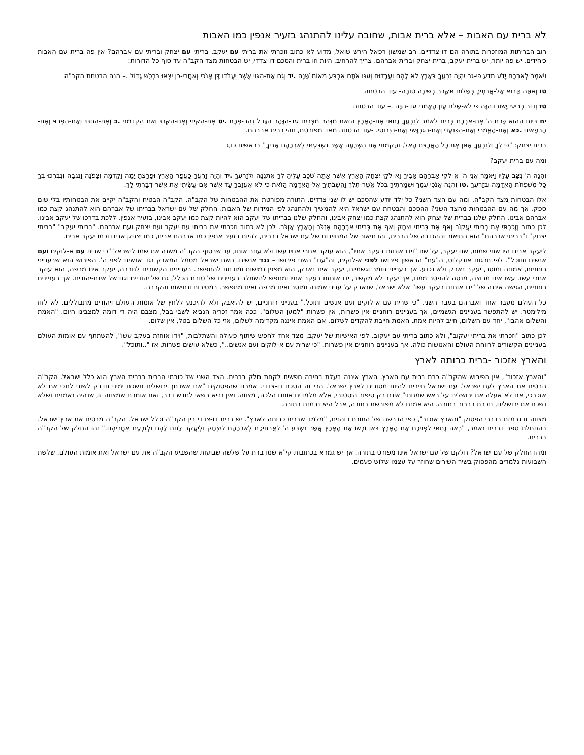לא ברית עם האבות – אלא ברית אבות, שחובה עלינו להתנהג בזעיר אנפין כמו האבות
רוב הבריתות המוזכרות בתורה הם דו-צדדיים. רב שמשון רפאל הירש שואל, מדוע לא כתוב וזכרתי את בריתי עם יעקב, בריתי עם יצחק ובריתי עם אברהם? אין פה ברית עם האבות כיחידים. יש פה יותר, יש ברית-יעקב, ברית-יצחק וברית-אברהם. צריך להרחיב. היות וזו ברית והסכם דו-צדדי, יש הבטחות מצד הקב"ה עד סוף כל הדורות:
וַיֹּאמֶר לְאַבְרָם יָדֹעַ תֵּדַע כִּי-גֵר יִהְיֶה זַרְעֲךָ בְּאֶרֶץ לֹא לָהֶם וַעֲבָדוּם וְעִנּוּ אֹתָם אַרְבַּע מֵאוֹת שָׁנָה .יד וְגַם אֶת-הַגּוֹי אֲשֶׁר יַעֲבֹדוּ דָּן אָנֹכִי וְאַחֲרֵי-כֵן יֵצְאוּ בִּרְכֻשׁ גָּדוֹל .– הנה הבטחת הקב"ה
טו וְאַתָּה תָּבוֹא אֶל-אֲבֹתֶיךָ בְּשָׁלוֹם תִּקָּבֵר בְּשֵׂיבָה טוֹבָה- עוד הבטחה
טז וְדוֹר רְבִיעִי יָשׁוּבוּ הֵנָּה כִּי לֹא-שָׁלֵם עֲוֹן הָאֱמֹרִי עַד-הֵנָּה .– עוד הבטחה
יח בַּיּוֹם הַהוּא כָּרַת ה' אֶת-אַבְרָם בְּרִית לֵאמֹר לְזַרְעֲךָ נָתַתִּי אֶת-הָאָרֶץ הַזֹּאת מִנְּהַר מִצְרַיִם עַד-הַנָּהָר הַגָּדֹל נְהַר-פְּרָת .יט אֶת-הַקֵּינִי וְאֶת-הַקְּנִזִּי וְאֵת הַקַּדְמֹנִי .כ וְאֶת-הַחִתִּי וְאֶת-הַפְּרִזִּי וְאֶת-הָרְפָאִים .כא וְאֶת-הָאֱמֹרִי וְאֶת-הַכְּנַעֲנִי וְאֶת-הַגִּרְגָּשִׁי וְאֶת-הַיְבוּסִי. -עוד הבטחה מאד מפורטת, זוהי ברית אברהם.
ברית יצחק: "כִּי לְךָ וּלְזַרְעֲךָ אֶתֵּן אֶת כָּל הָאֲרָצֹת הָאֵל, וַהֲקִמֹתִי אֶת הַשְּׁבֻעָה אֲשֶׁר נִשְׁבַּעְתִּי לְאַבְרָהָם אָבִיךָ" בראשית כו,ג
ומה עם ברית יעקב?
וְהִנֵּה ה' נִצָּב עָלָיו וַיֹּאמַר אֲנִי ה' אֱ-לֹקֵי אַבְרָהָם אָבִיךָ וֵא-לֹקֵי יִצְחָק הָאָרֶץ אֲשֶׁר אַתָּה שֹׁכֵב עָלֶיהָ לְךָ אֶתְּנֶנָּה וּלְזַרְעֶךָ .יד וְהָיָה זַרְעֲךָ כַּעֲפַר הָאָרֶץ וּפָרַצְתָּ יָמָּה וָקֵדְמָה וְצָפֹנָה וָנֶגְבָּה וְנִבְרְכוּ בְךָ כָּל-מִשְׁפְּחֹת הָאֲדָמָה וּבְזַרְעֶךָ .טו וְהִנֵּה אָנֹכִי עִמָּךְ וּשְׁמַרְתִּיךָ בְּכֹל אֲשֶׁר-תֵּלֵךְ וַהֲשִׁבֹתִיךָ אֶל-הָאֲדָמָה הַזֹּאת כִּי לֹא אֶעֱזָבְךָ עַד אֲשֶׁר אִם-עָשִׂיתִי אֵת אֲשֶׁר-דִּבַּרְתִּי לָךְ. –
אלו הבטחות מצד הקב"ה. ומה עם הצד השני? כל ילד יודע שהסכם יש לו שני צדדים. התורה מפורטת את ההבטחות של הקב"ה. הקב"ה הבטיח והקב"ה יקיים את הבטחותיו בלי שום ספק. אך מה עם ההבטחות מהצד השני? ההסכם והבטחת עם ישראל היא להמשיך ולהתנהג לפי המידות של האבות. החלק של עם ישראל בבריתו של אברהם הוא להתנהג קצת כמו אברהם אבינו, החלק שלנו בברית של יצחק הוא להתנהג קצת כמו יצחק אבינו, והחלק שלנו בבריתו של יעקב הוא להיות קצת כמו יעקב אבינו, בזעיר אנפין, ללכת בדרכו של יעקב אבינו. לכן כתוב וְזָכַרְתִּי אֶת בְּרִיתִי יַעֲקוֹב וְאַף אֶת בְּרִיתִי יִצְחָק וְאַף אֶת בְּרִיתִי אַבְרָהָם אֶזְכֹּר וְהָאָרֶץ אֶזְכֹּר. לכן לא כתוב וזכרתי את בריתי עם יעקב ועם יצחק ועם אברהם. "בריתי יעקב" "בריתי יצחק" ו"בריתי אברהם" הוא התיאור וההגדרה של הברית, זהו תיאור של המחויבות של עם ישראל בברית, להיות בזעיר אנפין כמו אברהם אבינו, כמו יצחק אבינו וכמו יעקב אבינו.
ליעקב אבינו היו שתי שמות, שם יעקב, על שם "וידו אוחזת בעקב אחיו", הוא עוקב אחרי אחיו עשו ולא עוזב אותו, עד שבסוף הקב"ה משנה את שמו לישראל "כי שרית עם א-לוקים ועם אנשים ותוכל". לפי תרגום אונקלוס, ה"עם" הראשון פירושו לפני א-לוקים, וה"עם" השני פירושו – נגד אנשים. השם ישראל מסמל המאבק נגד אנשים לפני ה'. הפירוש הוא שבענייני רוחניות, אמונה ומוסר, יעקב נאבק ולא נכנע. אך בענייני חומר וגשמיות, יעקב אינו נאבק, הוא מפגין גמישות ומוכנות להתפשר. בעניינים הקשורים לחברה, יעקב אינו מרפה, הוא עוקב אחרי עשו. עשו אינו מרוצה, מנסה להפטר ממנו, אך יעקב לא מקשיב, ידו אוחזת בעקב אחיו ומחפש להשתלב בעניינים של טובת הכלל, גם של יהודיים וגם של אינם-יהודים. אך בעניינים רוחניים, הגישה איננה של "ידו אוחזת בעקב עשו" אלא ישראל, שנאבק על עניני אמונה ומוסר ואינו מרפה ואינו מתפשר. במסירות ונחישות והקרבה.
כל העולם מעבר אחד ואברהם בעבר השני. "כי שרית עם א-לוקים ועם אנשים ותוכל." בענייני רוחניים, יש להיאבק ולא להיכנע ללחץ של אומות העולם ויהודים מתבוללים. לא לזוז מילימטר. יש להתפשר בעניינים הגשמיים, אך בעניינים רוחניים אין פשרות, אין פשרות "למען השלום". ככה אמר זכריה הנביא לשבי בבל, מצבם היה די דומה למצבינו היום. "האמת והשלום אהבו", יחד עם השלום, חייב להיות אמת. האמת חייבת להקדים לשלום. אם האמת איננה מקדימה לשלום, אזי כל השלום בטל, אין שלום.
לכן כתוב "וזכרתי את בריתי יעקוב", ולא כתוב בריתי עם יעקוב. לפי האישיות של יעקב, מצד אחד לחפש שיתוף פעולה והשתלבות, "וידו אוחזת בעקב עשו", להשתתף עם אומות העולם בעניינים הקשורים לרווחת העולם והאנושות כולה. אך בעניינים רוחניים אין פשרות. "כי שרית עם א-לוקים ועם אנשים..", כשלא עושים פשרות, אז "..ותוכל".
והארץ אזכור -ברית כרותה לארץ
"והארץ אזכור", אין הפירוש שהקב"ה כרת ברית עם הארץ. הארץ איננה בעלת בחירה חפשית לקחת חלק בברית. הצד השני של כורתי הברית בברית הארץ הוא כלל ישראל. הקב"ה הבטיח את הארץ לעם ישראל. עם ישראל חייבים להיות מסורים לארץ ישראל. הרי זה הסכם דו-צדדי. אמרנו שהפסוקים "אם אשכחך ירושלים תשכח ימיני תדבק לשוני לחכי אם לא אזכרכי, אם לא אעלה את ירושלים על ראש שמחתי" אינם רק סיפור היסטורי, אלא מלמדים אותנו הלכה, מצווה. ואין נביא רשאי לחדש דבר, זאת אומרת שמצווה זו, שנהיה נאמנים ושלא נשכח את ירושלים, נזכרת בברור בתורה. היא אמנם לא מפורשת בתורה, אבל היא נרמזת בתורה.
מצווה זו נרמזת בדברי הפסוק "והארץ אזכור", כפי הדרשה של התורת כוהנים, "מלמד שברית כרותה לארץ". יש ברית דו-צדדי בין הקב"ה וכלל ישראל. הקב"ה מבטיח את ארץ ישראל. בהתחלת ספר דברים נאמר, "רְאֵה נָתַתִּי לִפְנֵיכֶם אֶת הָאָרֶץ בֹּאוּ וּרְשׁוּ אֶת הָאָרֶץ אֲשֶׁר נִשְׁבַּע ה' לַאֲבֹתֵיכֶם לְאַבְרָהָם לְיִצְחָק וּלְיַעֲקֹב לָתֵת לָהֶם וּלְזַרְעָם אַחֲרֵיהֶם." זהו החלק של הקב"ה בברית.
ומהו החלק של עם ישראל? חלקם של עם ישראל אינו מפורט בתורה. אך יש גמרא בכתובות קי"א שמדברת על שלשה שבועות שהשביע הקב"ה את עם ישראל ואת אומות העולם. שלשת השבועות נלמדים מהפסוק בשיר השירים שחוזר על עצמו שלוש פעמים.